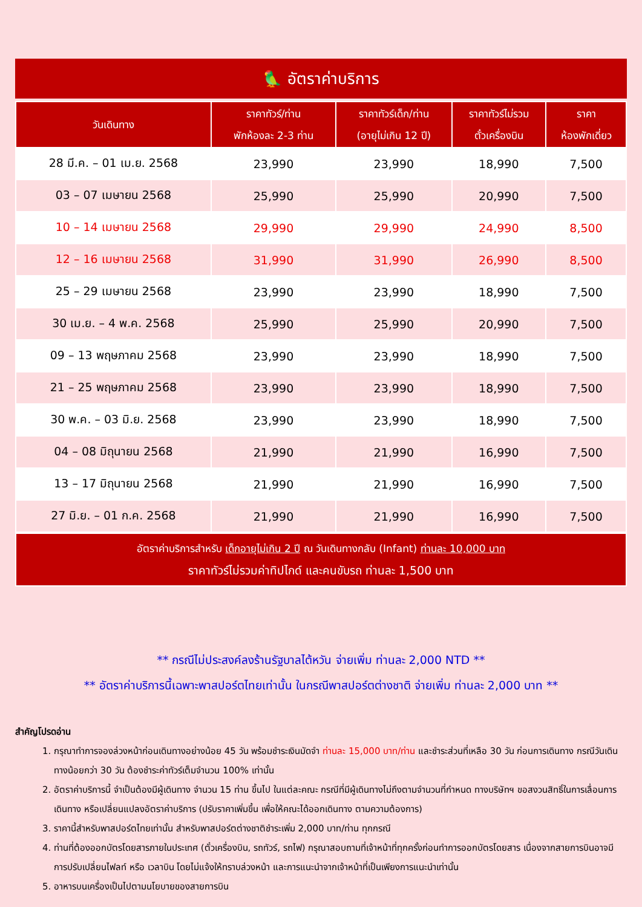🦜 อัตราค่าบริการ
| วันเดินทาง | ราคาทัวร์/ท่าน พักห้องละ 2-3 ท่าน | ราคาทัวร์เด็ก/ท่าน (อายุไม่เกิน 12 ปี) | ราคาทัวร์ไม่รวม ตั๋วเครื่องบิน | ราคา ห้องพักเดี่ยว |
| --- | --- | --- | --- | --- |
| 28 มี.ค. – 01 เม.ย. 2568 | 23,990 | 23,990 | 18,990 | 7,500 |
| 03 – 07 เมษายน 2568 | 25,990 | 25,990 | 20,990 | 7,500 |
| 10 – 14 เมษายน 2568 | 29,990 | 29,990 | 24,990 | 8,500 |
| 12 – 16 เมษายน 2568 | 31,990 | 31,990 | 26,990 | 8,500 |
| 25 – 29 เมษายน 2568 | 23,990 | 23,990 | 18,990 | 7,500 |
| 30 เม.ย. – 4 พ.ค. 2568 | 25,990 | 25,990 | 20,990 | 7,500 |
| 09 – 13 พฤษภาคม 2568 | 23,990 | 23,990 | 18,990 | 7,500 |
| 21 – 25 พฤษภาคม 2568 | 23,990 | 23,990 | 18,990 | 7,500 |
| 30 พ.ค. – 03 มิ.ย. 2568 | 23,990 | 23,990 | 18,990 | 7,500 |
| 04 – 08 มิถุนายน 2568 | 21,990 | 21,990 | 16,990 | 7,500 |
| 13 – 17 มิถุนายน 2568 | 21,990 | 21,990 | 16,990 | 7,500 |
| 27 มิ.ย. – 01 ก.ค. 2568 | 21,990 | 21,990 | 16,990 | 7,500 |
อัตราค่าบริการสำหรับ เด็กอายุไม่เกิน 2 ปี ณ วันเดินทางกลับ (Infant) ท่านละ 10,000 บาท
ราคาทัวร์ไม่รวมค่าทิปไกด์ และคนขับรถ ท่านละ 1,500 บาท
** กรณีไม่ประสงค์ลงร้านรัฐบาลไต้หวัน จ่ายเพิ่ม ท่านละ 2,000 NTD **
** อัตราค่าบริการนี้เฉพาะพาสปอร์ตไทยเท่านั้น ในกรณีพาสปอร์ตต่างชาติ จ่ายเพิ่ม ท่านละ 2,000 บาท **
สำคัญโปรดอ่าน
1. กรุณาทำการจองล่วงหน้าก่อนเดินทางอย่างน้อย 45 วัน พร้อมชำระเงินมัดจำ ท่านละ 15,000 บาท/ท่าน และชำระส่วนที่เหลือ 30 วัน ก่อนการเดินทาง กรณีวันเดินทางน้อยกว่า 30 วัน ต้องชำระค่าทัวร์เต็มจำนวน 100% เท่านั้น
2. อัตราค่าบริการนี้ จำเป็นต้องมีผู้เดินทาง จำนวน 15 ท่าน ขึ้นไป ในแต่ละคณะ กรณีที่มีผู้เดินทางไม่ถึงตามจำนวนที่กำหนด ทางบริษัทฯ ขอสงวนสิทธิ์ในการเลื่อนการเดินทาง หรือเปลี่ยนแปลงอัตราค่าบริการ (ปรับราคาเพิ่มขึ้น เพื่อให้คณะได้ออกเดินทาง ตามความต้องการ)
3. ราคานี้สำหรับพาสปอร์ตไทยเท่านั้น สำหรับพาสปอร์ตต่างชาติชำระเพิ่ม 2,000 บาท/ท่าน ทุกกรณี
4. ท่านที่ต้องออกบัตรโดยสารภายในประเทศ (ตั๋วเครื่องบิน, รถทัวร์, รถไฟ) กรุณาสอบถามที่เจ้าหน้าที่ทุกครั้งก่อนทำการออกบัตรโดยสาร เนื่องจากสายการบินอาจมีการปรับเปลี่ยนไฟลท์ หรือ เวลาบิน โดยไม่แจ้งให้ทราบล่วงหน้า และการแนะนำจากเจ้าหน้าที่เป็นเพียงการแนะนำเท่านั้น
5. อาหารบนเครื่องเป็นไปตามนโยบายของสายการบิน